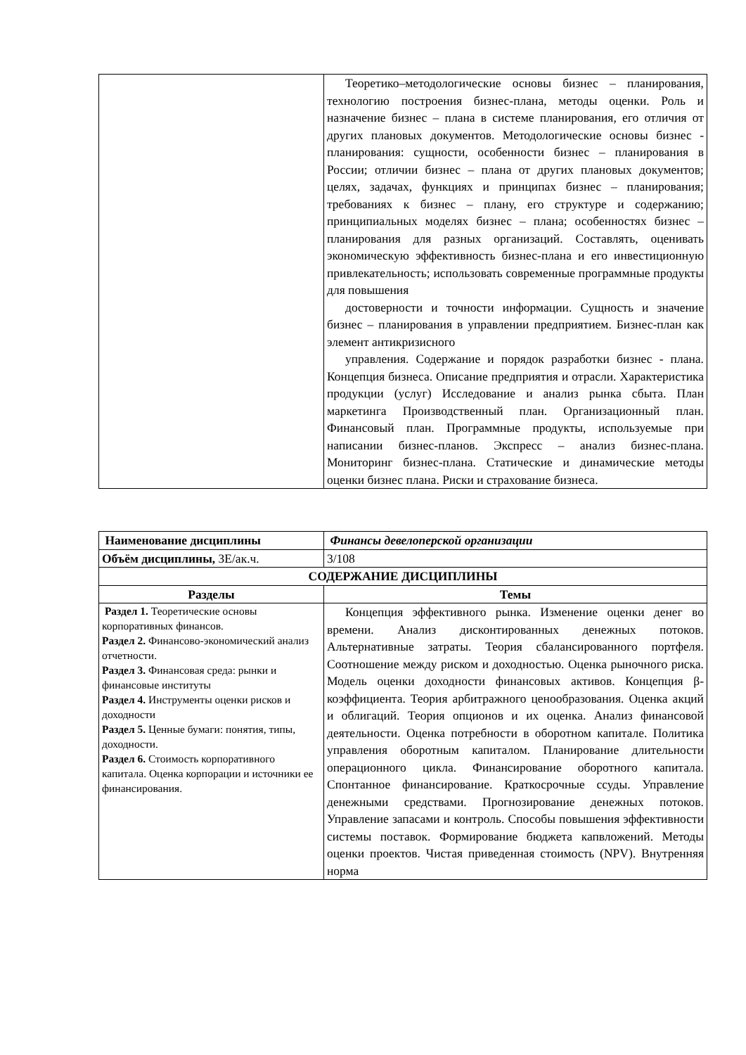| | Теоретико–методологические основы бизнес – планирования, технологию построения бизнес-плана, методы оценки. Роль и назначение бизнес – плана в системе планирования, его отличия от других плановых документов. Методологические основы бизнес - планирования: сущности, особенности бизнес – планирования в России; отличии бизнес – плана от других плановых документов; целях, задачах, функциях и принципах бизнес – планирования; требованиях к бизнес – плану, его структуре и содержанию; принципиальных моделях бизнес – плана; особенностях бизнес – планирования для разных организаций. Составлять, оценивать экономическую эффективность бизнес-плана и его инвестиционную привлекательность; использовать современные программные продукты для повышения достоверности и точности информации. Сущность и значение бизнес – планирования в управлении предприятием. Бизнес-план как элемент антикризисного управления. Содержание и порядок разработки бизнес - плана. Концепция бизнеса. Описание предприятия и отрасли. Характеристика продукции (услуг) Исследование и анализ рынка сбыта. План маркетинга Производственный план. Организационный план. Финансовый план. Программные продукты, используемые при написании бизнес-планов. Экспресс – анализ бизнес-плана. Мониторинг бизнес-плана. Статические и динамические методы оценки бизнес плана. Риски и страхование бизнеса. |
| Наименование дисциплины | Финансы девелоперской организации |
| Объём дисциплины, ЗЕ/ак.ч. | 3/108 |
| СОДЕРЖАНИЕ ДИСЦИПЛИНЫ | |
| Разделы | Темы |
| Раздел 1. Теоретические основы корпоративных финансов. Раздел 2. Финансово-экономический анализ отчетности. Раздел 3. Финансовая среда: рынки и финансовые институты Раздел 4. Инструменты оценки рисков и доходности Раздел 5. Ценные бумаги: понятия, типы, доходности. Раздел 6. Стоимость корпоративного капитала. Оценка корпорации и источники ее финансирования. | Концепция эффективного рынка. Изменение оценки денег во времени. Анализ дисконтированных денежных потоков. Альтернативные затраты. Теория сбалансированного портфеля. Соотношение между риском и доходностью. Оценка рыночного риска. Модель оценки доходности финансовых активов. Концепция β- коэффициента. Теория арбитражного ценообразования. Оценка акций и облигаций. Теория опционов и их оценка. Анализ финансовой деятельности. Оценка потребности в оборотном капитале. Политика управления оборотным капиталом. Планирование длительности операционного цикла. Финансирование оборотного капитала. Спонтанное финансирование. Краткосрочные ссуды. Управление денежными средствами. Прогнозирование денежных потоков. Управление запасами и контроль. Способы повышения эффективности системы поставок. Формирование бюджета капвложений. Методы оценки проектов. Чистая приведенная стоимость (NPV). Внутренняя норма |